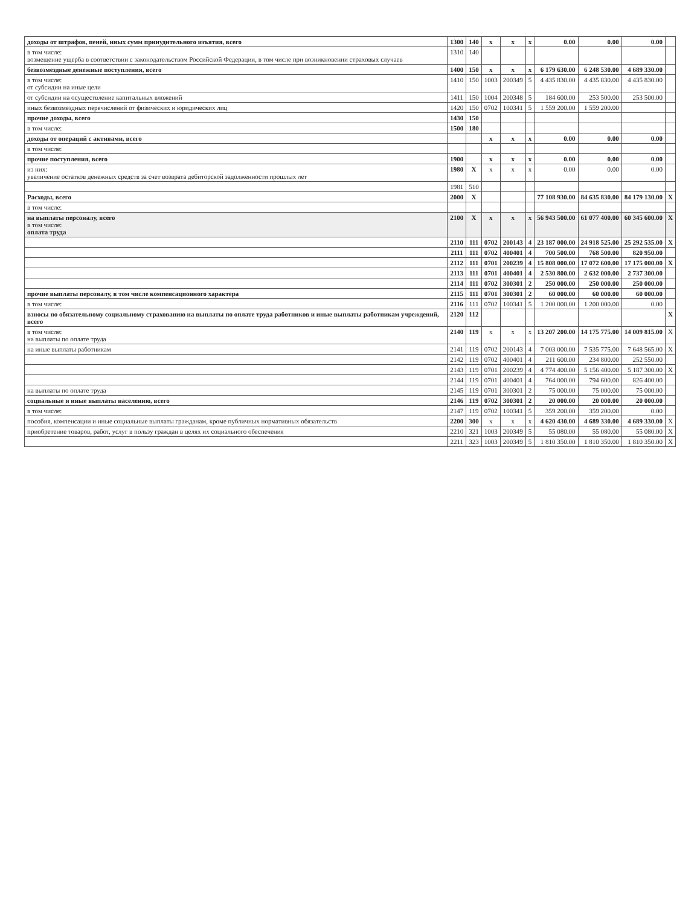| доходы от штрафов, пеней, иных сумм принудительного изъятия, всего | 1300 | 140 | x | x | x | 0.00 | 0.00 | 0.00 | |
| в том числе: возмещение ущерба в соответствии с законодательством Российской Федерации, в том числе при возникновении страховых случаев | 1310 | 140 | | | | | | | |
| безвозмездные денежные поступления, всего | 1400 | 150 | x | x | x | 6 179 630.00 | 6 248 530.00 | 4 689 330.00 | |
| в том числе: от субсидии на иные цели | 1410 | 150 | 1003 | 200349 | 5 | 4 435 830.00 | 4 435 830.00 | 4 435 830.00 | |
| от субсидии на осуществление капитальных вложений | 1411 | 150 | 1004 | 200348 | 5 | 184 600.00 | 253 500.00 | 253 500.00 | |
| иных безвозмездных перечислений от физических и юридических лиц | 1420 | 150 | 0702 | 100341 | 5 | 1 559 200.00 | 1 559 200.00 | | |
| прочие доходы, всего | 1430 | 150 | | | | | | | |
| в том числе: | 1500 | 180 | | | | | | | |
| доходы от операций с активами, всего | | | x | x | x | 0.00 | 0.00 | 0.00 | |
| в том числе: | | | | | | | | | |
| прочие поступления, всего | 1900 | | x | x | x | 0.00 | 0.00 | 0.00 | |
| из них: увеличение остатков денежных средств за счет возврата дебиторской задолженности прошлых лет | 1980 | X | x | x | x | 0.00 | 0.00 | 0.00 | |
| | 1981 | 510 | | | | | | | |
| Расходы, всего | 2000 | X | | | | 77 108 930.00 | 84 635 830.00 | 84 179 130.00 | X |
| в том числе: | | | | | | | | | |
| на выплаты персоналу, всего в том числе: оплата труда | 2100 | X | x | x | x | 56 943 500.00 | 61 077 400.00 | 60 345 600.00 | X |
| | 2110 | 111 | 0702 | 200143 | 4 | 23 187 000.00 | 24 918 525.00 | 25 292 535.00 | X |
| | 2111 | 111 | 0702 | 400401 | 4 | 700 500.00 | 768 500.00 | 820 950.00 | |
| | 2112 | 111 | 0701 | 200239 | 4 | 15 808 000.00 | 17 072 600.00 | 17 175 000.00 | X |
| | 2113 | 111 | 0701 | 400401 | 4 | 2 530 800.00 | 2 632 000.00 | 2 737 300.00 | |
| | 2114 | 111 | 0702 | 300301 | 2 | 250 000.00 | 250 000.00 | 250 000.00 | |
| прочие выплаты персоналу, в том числе компенсационного характера | 2115 | 111 | 0701 | 300301 | 2 | 60 000.00 | 60 000.00 | 60 000.00 | |
| в том числе: | 2116 | 111 | 0702 | 100341 | 5 | 1 200 000.00 | 1 200 000.00 | 0.00 | |
| взносы по обязательному социальному страхованию на выплаты по оплате труда работников и иные выплаты работникам учреждений, всего | 2120 | 112 | | | | | | | X |
| в том числе: на выплаты по оплате труда | 2140 | 119 | x | x | x | 13 207 200.00 | 14 175 775.00 | 14 009 815.00 | X |
| на иные выплаты работникам | 2141 | 119 | 0702 | 200143 | 4 | 7 003 000.00 | 7 535 775.00 | 7 648 565.00 | X |
| | 2142 | 119 | 0702 | 400401 | 4 | 211 600.00 | 234 800.00 | 252 550.00 | |
| | 2143 | 119 | 0701 | 200239 | 4 | 4 774 400.00 | 5 156 400.00 | 5 187 300.00 | X |
| | 2144 | 119 | 0701 | 400401 | 4 | 764 000.00 | 794 600.00 | 826 400.00 | |
| на выплаты по оплате труда | 2145 | 119 | 0701 | 300301 | 2 | 75 000.00 | 75 000.00 | 75 000.00 | |
| социальные и иные выплаты населению, всего | 2146 | 119 | 0702 | 300301 | 2 | 20 000.00 | 20 000.00 | 20 000.00 | |
| в том числе: | 2147 | 119 | 0702 | 100341 | 5 | 359 200.00 | 359 200.00 | 0.00 | |
| пособия, компенсации и иные социальные выплаты гражданам, кроме публичных нормативных обязательств | 2200 | 300 | x | x | x | 4 620 430.00 | 4 689 330.00 | 4 689 330.00 | X |
| приобретение товаров, работ, услуг в пользу граждан в целях их социального обеспечения | 2210 | 321 | 1003 | 200349 | 5 | 55 080.00 | 55 080.00 | 55 080.00 | X |
| | 2211 | 323 | 1003 | 200349 | 5 | 1 810 350.00 | 1 810 350.00 | 1 810 350.00 | X |